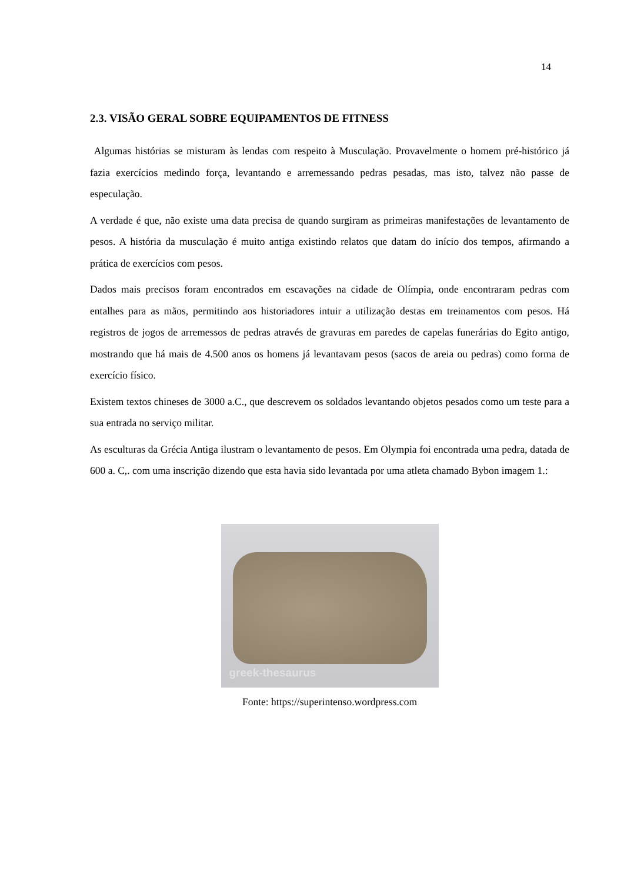14
2.3. VISÃO GERAL SOBRE EQUIPAMENTOS DE FITNESS
Algumas histórias se misturam às lendas com respeito à Musculação. Provavelmente o homem pré-histórico já fazia exercícios medindo força, levantando e arremessando pedras pesadas, mas isto, talvez não passe de especulação.
A verdade é que, não existe uma data precisa de quando surgiram as primeiras manifestações de levantamento de pesos. A história da musculação é muito antiga existindo relatos que datam do início dos tempos, afirmando a prática de exercícios com pesos.
Dados mais precisos foram encontrados em escavações na cidade de Olímpia, onde encontraram pedras com entalhes para as mãos, permitindo aos historiadores intuir a utilização destas em treinamentos com pesos. Há registros de jogos de arremessos de pedras através de gravuras em paredes de capelas funerárias do Egito antigo, mostrando que há mais de 4.500 anos os homens já levantavam pesos (sacos de areia ou pedras) como forma de exercício físico.
Existem textos chineses de 3000 a.C., que descrevem os soldados levantando objetos pesados como um teste para a sua entrada no serviço militar.
As esculturas da Grécia Antiga ilustram o levantamento de pesos. Em Olympia foi encontrada uma pedra, datada de 600 a. C,. com uma inscrição dizendo que esta havia sido levantada por uma atleta chamado Bybon imagem 1.:
greek-thesaurus
Fonte: https://superintenso.wordpress.com